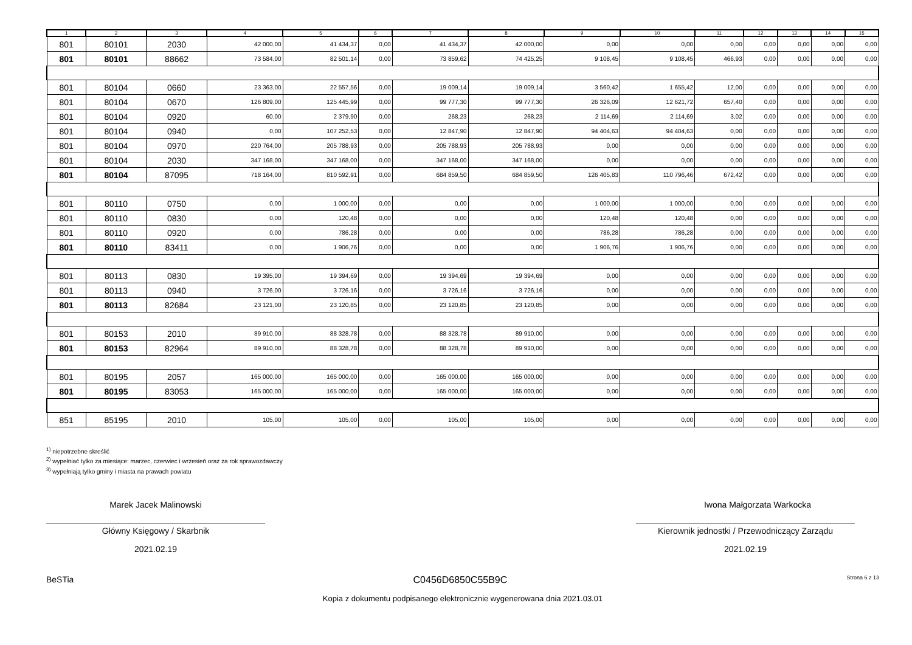| 1 | 2 | 3 | 4 | 5 | 6 | 7 | 8 | 9 | 10 | 11 | 12 | 13 | 14 | 15 |
| --- | --- | --- | --- | --- | --- | --- | --- | --- | --- | --- | --- | --- | --- | --- |
| 801 | 80101 | 2030 | 42 000,00 | 41 434,37 | 0,00 | 41 434,37 | 42 000,00 | 0,00 | 0,00 | 0,00 | 0,00 | 0,00 | 0,00 | 0,00 |
| 801 | 80101 | 88662 | 73 584,00 | 82 501,14 | 0,00 | 73 859,62 | 74 425,25 | 9 108,45 | 9 108,45 | 466,93 | 0,00 | 0,00 | 0,00 | 0,00 |
| 801 | 80104 | 0660 | 23 363,00 | 22 557,56 | 0,00 | 19 009,14 | 19 009,14 | 3 560,42 | 1 655,42 | 12,00 | 0,00 | 0,00 | 0,00 | 0,00 |
| 801 | 80104 | 0670 | 126 809,00 | 125 445,99 | 0,00 | 99 777,30 | 99 777,30 | 26 326,09 | 12 621,72 | 657,40 | 0,00 | 0,00 | 0,00 | 0,00 |
| 801 | 80104 | 0920 | 60,00 | 2 379,90 | 0,00 | 268,23 | 268,23 | 2 114,69 | 2 114,69 | 3,02 | 0,00 | 0,00 | 0,00 | 0,00 |
| 801 | 80104 | 0940 | 0,00 | 107 252,53 | 0,00 | 12 847,90 | 12 847,90 | 94 404,63 | 94 404,63 | 0,00 | 0,00 | 0,00 | 0,00 | 0,00 |
| 801 | 80104 | 0970 | 220 764,00 | 205 788,93 | 0,00 | 205 788,93 | 205 788,93 | 0,00 | 0,00 | 0,00 | 0,00 | 0,00 | 0,00 | 0,00 |
| 801 | 80104 | 2030 | 347 168,00 | 347 168,00 | 0,00 | 347 168,00 | 347 168,00 | 0,00 | 0,00 | 0,00 | 0,00 | 0,00 | 0,00 | 0,00 |
| 801 | 80104 | 87095 | 718 164,00 | 810 592,91 | 0,00 | 684 859,50 | 684 859,50 | 126 405,83 | 110 796,46 | 672,42 | 0,00 | 0,00 | 0,00 | 0,00 |
| 801 | 80110 | 0750 | 0,00 | 1 000,00 | 0,00 | 0,00 | 0,00 | 1 000,00 | 1 000,00 | 0,00 | 0,00 | 0,00 | 0,00 | 0,00 |
| 801 | 80110 | 0830 | 0,00 | 120,48 | 0,00 | 0,00 | 0,00 | 120,48 | 120,48 | 0,00 | 0,00 | 0,00 | 0,00 | 0,00 |
| 801 | 80110 | 0920 | 0,00 | 786,28 | 0,00 | 0,00 | 0,00 | 786,28 | 786,28 | 0,00 | 0,00 | 0,00 | 0,00 | 0,00 |
| 801 | 80110 | 83411 | 0,00 | 1 906,76 | 0,00 | 0,00 | 0,00 | 1 906,76 | 1 906,76 | 0,00 | 0,00 | 0,00 | 0,00 | 0,00 |
| 801 | 80113 | 0830 | 19 395,00 | 19 394,69 | 0,00 | 19 394,69 | 19 394,69 | 0,00 | 0,00 | 0,00 | 0,00 | 0,00 | 0,00 | 0,00 |
| 801 | 80113 | 0940 | 3 726,00 | 3 726,16 | 0,00 | 3 726,16 | 3 726,16 | 0,00 | 0,00 | 0,00 | 0,00 | 0,00 | 0,00 | 0,00 |
| 801 | 80113 | 82684 | 23 121,00 | 23 120,85 | 0,00 | 23 120,85 | 23 120,85 | 0,00 | 0,00 | 0,00 | 0,00 | 0,00 | 0,00 | 0,00 |
| 801 | 80153 | 2010 | 89 910,00 | 88 328,78 | 0,00 | 88 328,78 | 89 910,00 | 0,00 | 0,00 | 0,00 | 0,00 | 0,00 | 0,00 | 0,00 |
| 801 | 80153 | 82964 | 89 910,00 | 88 328,78 | 0,00 | 88 328,78 | 89 910,00 | 0,00 | 0,00 | 0,00 | 0,00 | 0,00 | 0,00 | 0,00 |
| 801 | 80195 | 2057 | 165 000,00 | 165 000,00 | 0,00 | 165 000,00 | 165 000,00 | 0,00 | 0,00 | 0,00 | 0,00 | 0,00 | 0,00 | 0,00 |
| 801 | 80195 | 83053 | 165 000,00 | 165 000,00 | 0,00 | 165 000,00 | 165 000,00 | 0,00 | 0,00 | 0,00 | 0,00 | 0,00 | 0,00 | 0,00 |
| 851 | 85195 | 2010 | 105,00 | 105,00 | 0,00 | 105,00 | 105,00 | 0,00 | 0,00 | 0,00 | 0,00 | 0,00 | 0,00 | 0,00 |
<sup>1)</sup> niepotrzebne skreślić
<sup>2)</sup> wypełniać tylko za miesiące: marzec, czerwiec i wrzesień oraz za rok sprawozdawczy
<sup>3)</sup> wypełniają tylko gminy i miasta na prawach powiatu
Marek Jacek Malinowski
Główny Księgowy / Skarbnik
2021.02.19
Iwona Małgorzata Warkocka
Kierownik jednostki / Przewodniczący Zarządu
2021.02.19
BeSTia C0456D6850C55B9C Strona 6 z 13
Kopia z dokumentu podpisanego elektronicznie wygenerowana dnia 2021.03.01